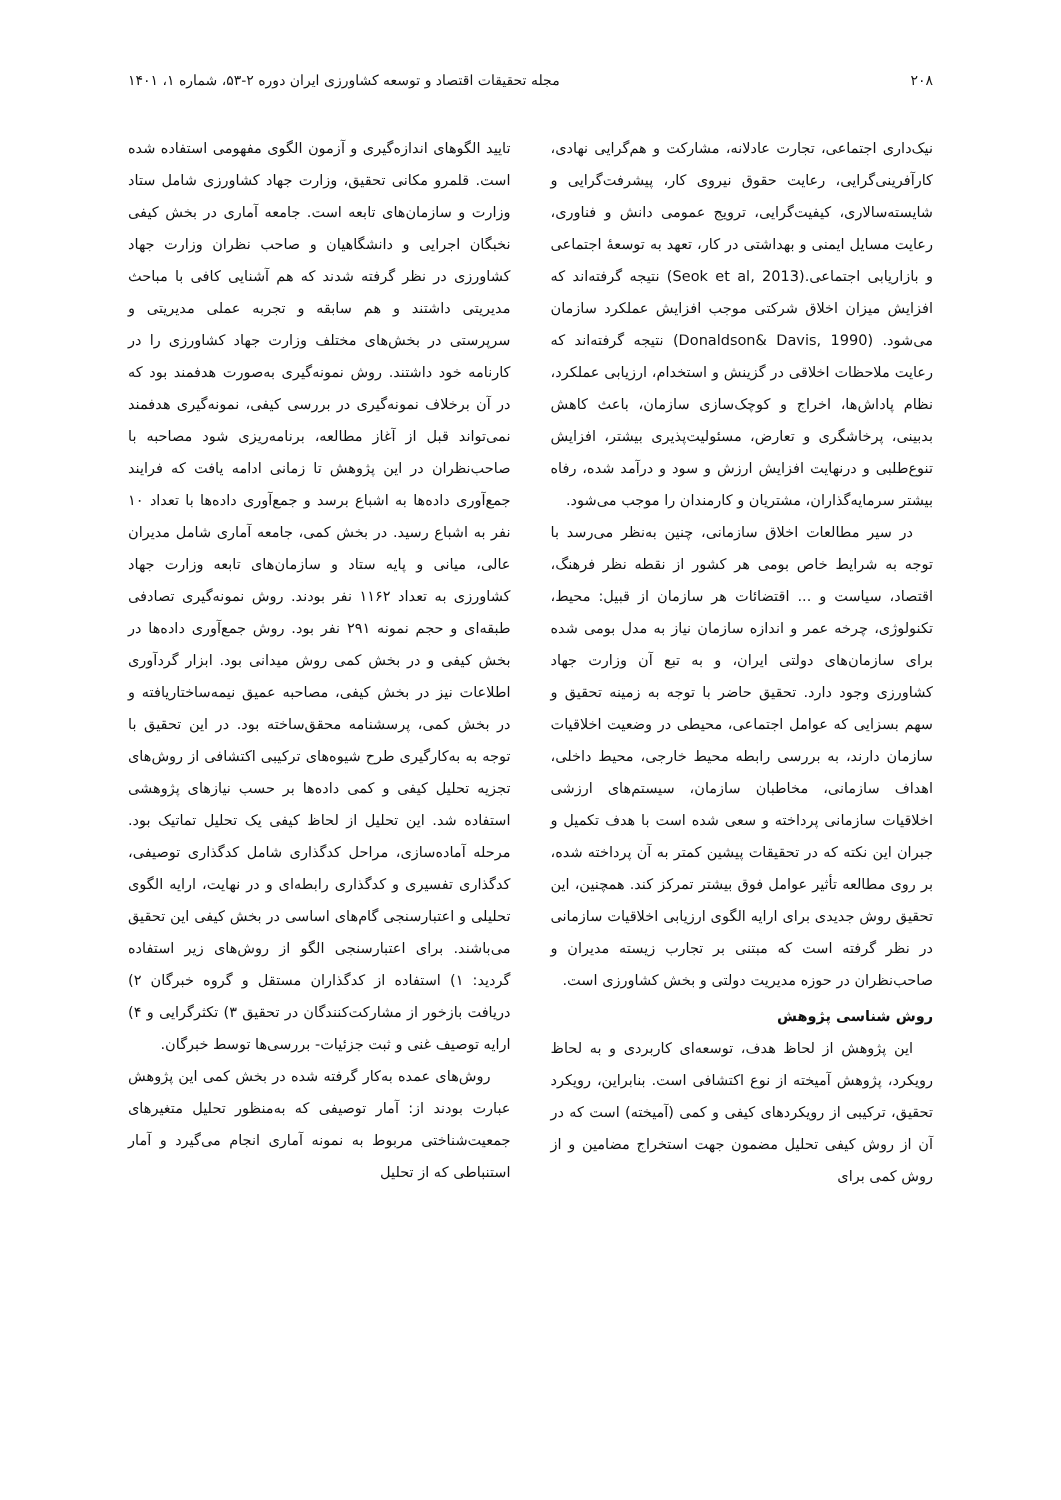۲۰۸ مجله تحقیقات اقتصاد و توسعه کشاورزی ایران دوره ۲-۵۳، شماره ۱، ۱۴۰۱
نیک‌داری اجتماعی، تجارت عادلانه، مشارکت و هم‌گرایی نهادی، کارآفرینی‌گرایی، رعایت حقوق نیروی کار، پیشرفت‌گرایی و شایسته‌سالاری، کیفیت‌گرایی، ترویج عمومی دانش و فناوری، رعایت مسایل ایمنی و بهداشتی در کار، تعهد به توسعهٔ اجتماعی و بازاریابی اجتماعی.(Seok et al, 2013) نتیجه گرفته‌اند که افزایش میزان اخلاق شرکتی موجب افزایش عملکرد سازمان می‌شود. (Donaldson& Davis, 1990) نتیجه گرفته‌اند که رعایت ملاحظات اخلاقی در گزینش و استخدام، ارزیابی عملکرد، نظام پاداش‌ها، اخراج و کوچک‌سازی سازمان، باعث کاهش بدبینی، پرخاشگری و تعارض، مسئولیت‌پذیری بیشتر، افزایش تنوع‌طلبی و درنهایت افزایش ارزش و سود و درآمد شده، رفاه بیشتر سرمایه‌گذاران، مشتریان و کارمندان را موجب می‌شود.
در سیر مطالعات اخلاق سازمانی، چنین به‌نظر می‌رسد با توجه به شرایط خاص بومی هر کشور از نقطه نظر فرهنگ، اقتصاد، سیاست و ... اقتضائات هر سازمان از قبیل: محیط، تکنولوژی، چرخه عمر و اندازه سازمان نیاز به مدل بومی شده برای سازمان‌های دولتی ایران، و به تبع آن وزارت جهاد کشاورزی وجود دارد. تحقیق حاضر با توجه به زمینه تحقیق و سهم بسزایی که عوامل اجتماعی، محیطی در وضعیت اخلاقیات سازمان دارند، به بررسی رابطه محیط خارجی، محیط داخلی، اهداف سازمانی، مخاطبان سازمان، سیستم‌های ارزشی اخلاقیات سازمانی پرداخته و سعی شده است با هدف تکمیل و جبران این نکته که در تحقیقات پیشین کمتر به آن پرداخته شده، بر روی مطالعه تأثیر عوامل فوق بیشتر تمرکز کند. همچنین، این تحقیق روش جدیدی برای ارایه الگوی ارزیابی اخلاقیات سازمانی در نظر گرفته است که مبتنی بر تجارب زیسته مدیران و صاحب‌نظران در حوزه مدیریت دولتی و بخش کشاورزی است.
روش شناسی پژوهش
این پژوهش از لحاظ هدف، توسعه‌ای کاربردی و به لحاظ رویکرد، پژوهش آمیخته از نوع اکتشافی است. بنابراین، رویکرد تحقیق، ترکیبی از رویکردهای کیفی و کمی (آمیخته) است که در آن از روش کیفی تحلیل مضمون جهت استخراج مضامین و از روش کمی برای
تایید الگوهای اندازه‌گیری و آزمون الگوی مفهومی استفاده شده است. قلمرو مکانی تحقیق، وزارت جهاد کشاورزی شامل ستاد وزارت و سازمان‌های تابعه است. جامعه آماری در بخش کیفی نخبگان اجرایی و دانشگاهیان و صاحب نظران وزارت جهاد کشاورزی در نظر گرفته شدند که هم آشنایی کافی با مباحث مدیریتی داشتند و هم سابقه و تجربه عملی مدیریتی و سرپرستی در بخش‌های مختلف وزارت جهاد کشاورزی را در کارنامه خود داشتند. روش نمونه‌گیری به‌صورت هدفمند بود که در آن برخلاف نمونه‌گیری در بررسی کیفی، نمونه‌گیری هدفمند نمی‌تواند قبل از آغاز مطالعه، برنامه‌ریزی شود مصاحبه با صاحب‌نظران در این پژوهش تا زمانی ادامه یافت که فرایند جمع‌آوری داده‌ها به اشباع برسد و جمع‌آوری داده‌ها با تعداد ۱۰ نفر به اشباع رسید. در بخش کمی، جامعه آماری شامل مدیران عالی، میانی و پایه ستاد و سازمان‌های تابعه وزارت جهاد کشاورزی به تعداد ۱۱۶۲ نفر بودند. روش نمونه‌گیری تصادفی طبقه‌ای و حجم نمونه ۲۹۱ نفر بود. روش جمع‌آوری داده‌ها در بخش کیفی و در بخش کمی روش میدانی بود. ابزار گردآوری اطلاعات نیز در بخش کیفی، مصاحبه عمیق نیمه‌ساختاریافته و در بخش کمی، پرسشنامه محقق‌ساخته بود. در این تحقیق با توجه به به‌کارگیری طرح شیوه‌های ترکیبی اکتشافی از روش‌های تجزیه تحلیل کیفی و کمی داده‌ها بر حسب نیازهای پژوهشی استفاده شد. این تحلیل از لحاظ کیفی یک تحلیل تماتیک بود. مرحله آماده‌سازی، مراحل کدگذاری شامل کدگذاری توصیفی، کدگذاری تفسیری و کدگذاری رابطه‌ای و در نهایت، ارایه الگوی تحلیلی و اعتبارسنجی گام‌های اساسی در بخش کیفی این تحقیق می‌باشند. برای اعتبارسنجی الگو از روش‌های زیر استفاده گردید: ۱) استفاده از کدگذاران مستقل و گروه خبرگان ۲) دریافت بازخور از مشارکت‌کنندگان در تحقیق ۳) تکثرگرایی و ۴) ارایه توصیف غنی و ثبت جزئیات- بررسی‌ها توسط خبرگان.
روش‌های عمده به‌کار گرفته شده در بخش کمی این پژوهش عبارت بودند از: آمار توصیفی که به‌منظور تحلیل متغیرهای جمعیت‌شناختی مربوط به نمونه آماری انجام می‌گیرد و آمار استنباطی که از تحلیل